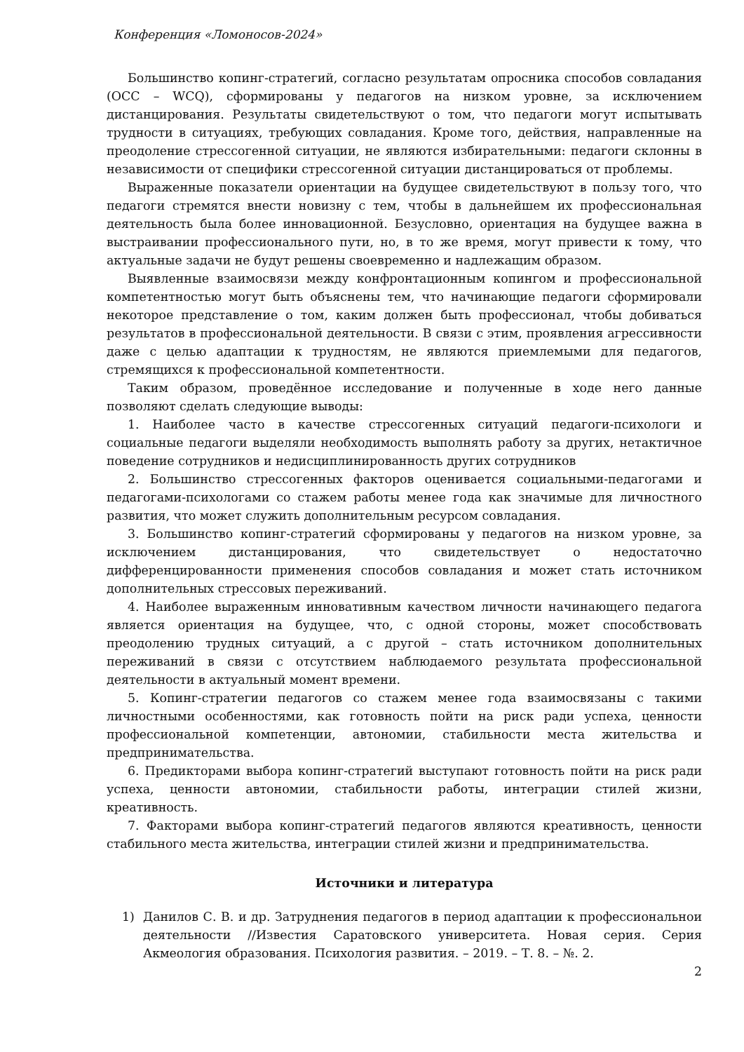Конференция «Ломоносов-2024»
Большинство копинг-стратегий, согласно результатам опросника способов совладания (ОСС – WCQ), сформированы у педагогов на низком уровне, за исключением дистанцирования. Результаты свидетельствуют о том, что педагоги могут испытывать трудности в ситуациях, требующих совладания. Кроме того, действия, направленные на преодоление стрессогенной ситуации, не являются избирательными: педагоги склонны в независимости от специфики стрессогенной ситуации дистанцироваться от проблемы.
Выраженные показатели ориентации на будущее свидетельствуют в пользу того, что педагоги стремятся внести новизну с тем, чтобы в дальнейшем их профессиональная деятельность была более инновационной. Безусловно, ориентация на будущее важна в выстраивании профессионального пути, но, в то же время, могут привести к тому, что актуальные задачи не будут решены своевременно и надлежащим образом.
Выявленные взаимосвязи между конфронтационным копингом и профессиональной компетентностью могут быть объяснены тем, что начинающие педагоги сформировали некоторое представление о том, каким должен быть профессионал, чтобы добиваться результатов в профессиональной деятельности. В связи с этим, проявления агрессивности даже с целью адаптации к трудностям, не являются приемлемыми для педагогов, стремящихся к профессиональной компетентности.
Таким образом, проведённое исследование и полученные в ходе него данные позволяют сделать следующие выводы:
1. Наиболее часто в качестве стрессогенных ситуаций педагоги-психологи и социальные педагоги выделяли необходимость выполнять работу за других, нетактичное поведение сотрудников и недисциплинированность других сотрудников
2. Большинство стрессогенных факторов оценивается социальными-педагогами и педагогами-психологами со стажем работы менее года как значимые для личностного развития, что может служить дополнительным ресурсом совладания.
3. Большинство копинг-стратегий сформированы у педагогов на низком уровне, за исключением дистанцирования, что свидетельствует о недостаточно дифференцированности применения способов совладания и может стать источником дополнительных стрессовых переживаний.
4. Наиболее выраженным инновативным качеством личности начинающего педагога является ориентация на будущее, что, с одной стороны, может способствовать преодолению трудных ситуаций, а с другой – стать источником дополнительных переживаний в связи с отсутствием наблюдаемого результата профессиональной деятельности в актуальный момент времени.
5. Копинг-стратегии педагогов со стажем менее года взаимосвязаны с такими личностными особенностями, как готовность пойти на риск ради успеха, ценности профессиональной компетенции, автономии, стабильности места жительства и предпринимательства.
6. Предикторами выбора копинг-стратегий выступают готовность пойти на риск ради успеха, ценности автономии, стабильности работы, интеграции стилей жизни, креативность.
7. Факторами выбора копинг-стратегий педагогов являются креативность, ценности стабильного места жительства, интеграции стилей жизни и предпринимательства.
Источники и литература
1) Данилов С. В. и др. Затруднения педагогов в период адаптации к профессиональнои деятельности //Известия Саратовского университета. Новая серия. Серия Акмеология образования. Психология развития. – 2019. – Т. 8. – №. 2.
2